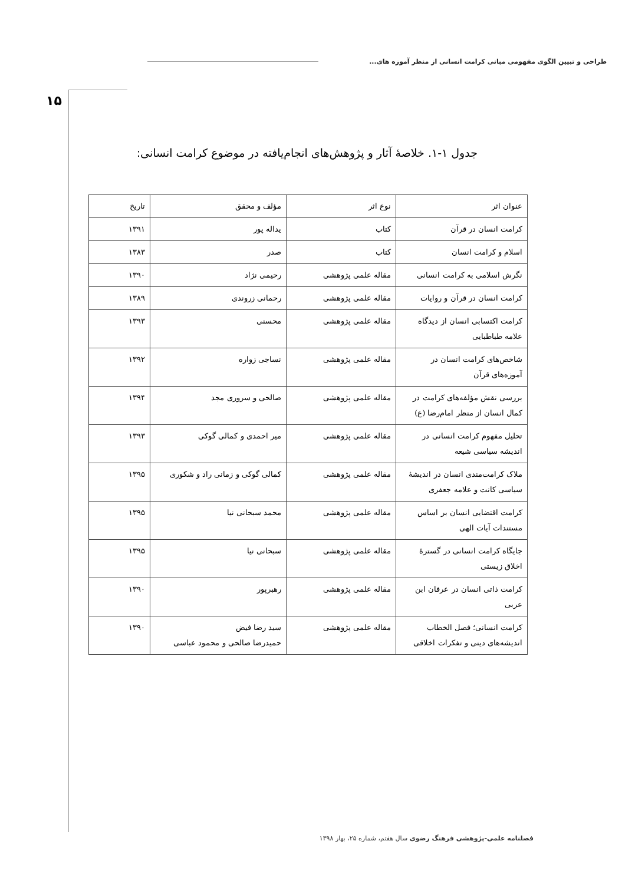طراحی و تبیین الگوی مفهومی مبانی کرامت انسانی از منظر آموزه های...
۱۵
جدول ۱-۱. خلاصۀ آثار و پژوهش‌های انجام‌یافته در موضوع کرامت انسانی:
| عنوان اثر | نوع اثر | مؤلف و محقق | تاریخ |
| --- | --- | --- | --- |
| کرامت انسان در قرآن | کتاب | یداله پور | ۱۳۹۱ |
| اسلام و کرامت انسان | کتاب | صدر | ۱۳۸۳ |
| نگرش اسلامی به کرامت انسانی | مقاله علمی پژوهشی | رحیمی نژاد | ۱۳۹۰ |
| کرامت انسان در قرآن و روایات | مقاله علمی پژوهشی | رحمانی زروندی | ۱۳۸۹ |
| کرامت اکتسابی انسان از دیدگاه علامه طباطبایی | مقاله علمی پژوهشی | محسنی | ۱۳۹۳ |
| شاخص‌های کرامت انسان در آموزه‌های قرآن | مقاله علمی پژوهشی | نساجی زواره | ۱۳۹۲ |
| بررسی نقش مؤلفه‌های کرامت در کمال انسان از منظر امام‌رضا (ع) | مقاله علمی پژوهشی | صالحی و سروری مجد | ۱۳۹۴ |
| تحلیل مفهوم کرامت انسانی در اندیشه سیاسی شیعه | مقاله علمی پژوهشی | میر احمدی و کمالی گوکی | ۱۳۹۳ |
| ملاک کرامت‌مندی انسان در اندیشۀ سیاسی کانت و علامه جعفری | مقاله علمی پژوهشی | کمالی گوکی و زمانی راد و شکوری | ۱۳۹۵ |
| کرامت اقتضایی انسان بر اساس مستندات آیات الهی | مقاله علمی پژوهشی | محمد سبحانی نیا | ۱۳۹۵ |
| جایگاه کرامت انسانی در گسترۀ اخلاق زیستی | مقاله علمی پژوهشی | سبحانی نیا | ۱۳۹۵ |
| کرامت ذاتی انسان در عرفان ابن عربی | مقاله علمی پژوهشی | رهبرپور | ۱۳۹۰ |
| کرامت انسانی؛ فصل الخطاب اندیشه‌های دینی و تفکرات اخلاقی | مقاله علمی پژوهشی | سید رضا فیض حمیدرضا صالحی و محمود عباسی | ۱۳۹۰ |
فصلنامه علمی-پژوهشی فرهنگ رضوی سال هفتم، شماره ۲۵، بهار ۱۳۹۸